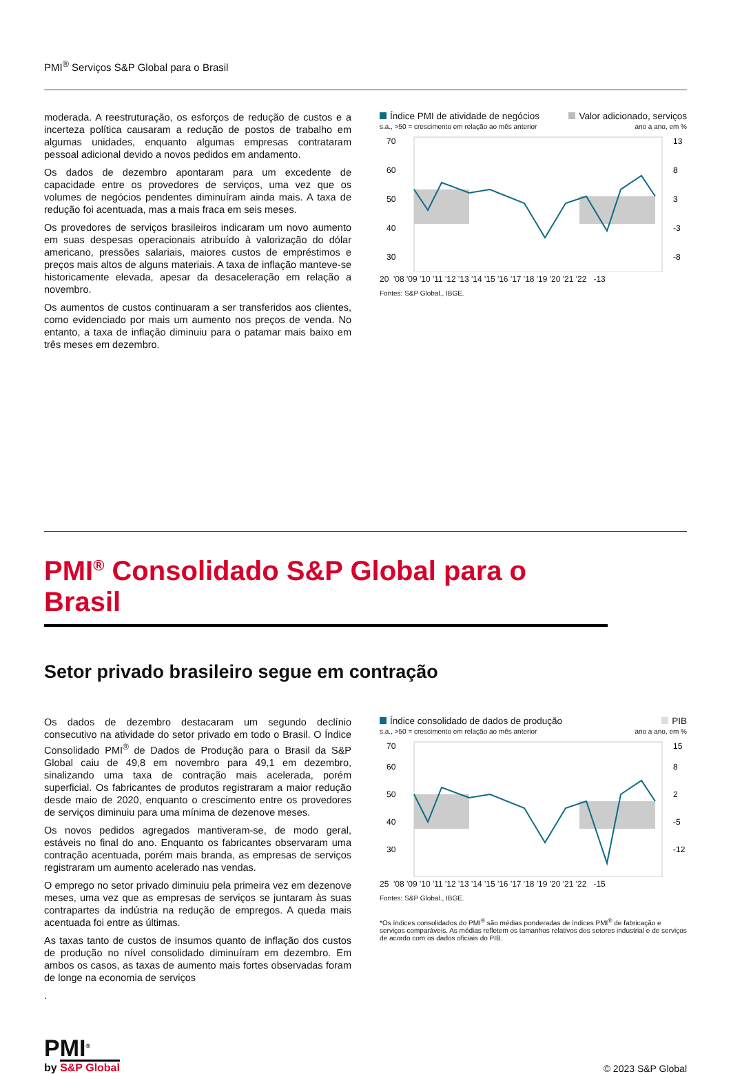PMI<sup>®</sup> Serviços S&P Global para o Brasil
moderada. A reestruturação, os esforços de redução de custos e a incerteza política causaram a redução de postos de trabalho em algumas unidades, enquanto algumas empresas contrataram pessoal adicional devido a novos pedidos em andamento.
Os dados de dezembro apontaram para um excedente de capacidade entre os provedores de serviços, uma vez que os volumes de negócios pendentes diminuíram ainda mais. A taxa de redução foi acentuada, mas a mais fraca em seis meses.
Os provedores de serviços brasileiros indicaram um novo aumento em suas despesas operacionais atribuído à valorização do dólar americano, pressões salariais, maiores custos de empréstimos e preços mais altos de alguns materiais. A taxa de inflação manteve-se historicamente elevada, apesar da desaceleração em relação a novembro.
Os aumentos de custos continuaram a ser transferidos aos clientes, como evidenciado por mais um aumento nos preços de venda. No entanto, a taxa de inflação diminuiu para o patamar mais baixo em três meses em dezembro.
Índice PMI de atividade de negócios Valor adicionado, serviços
s.a., >50 = crescimento em relação ao mês anterior ano a ano, em %
70
60
50
40
30
13
8
3
-3
-8
20 '08 '09 '10 '11 '12 '13 '14 '15 '16 '17 '18 '19 '20 '21 '22 -13
Fontes: S&P Global., IBGE.
PMI<sup>®</sup> Consolidado S&P Global para o Brasil
Setor privado brasileiro segue em contração
Os dados de dezembro destacaram um segundo declínio consecutivo na atividade do setor privado em todo o Brasil. O Índice Consolidado PMI<sup>®</sup> de Dados de Produção para o Brasil da S&P Global caiu de 49,8 em novembro para 49,1 em dezembro, sinalizando uma taxa de contração mais acelerada, porém superficial. Os fabricantes de produtos registraram a maior redução desde maio de 2020, enquanto o crescimento entre os provedores de serviços diminuiu para uma mínima de dezenove meses.
Os novos pedidos agregados mantiveram-se, de modo geral, estáveis no final do ano. Enquanto os fabricantes observaram uma contração acentuada, porém mais branda, as empresas de serviços registraram um aumento acelerado nas vendas.
O emprego no setor privado diminuiu pela primeira vez em dezenove meses, uma vez que as empresas de serviços se juntaram às suas contrapartes da indústria na redução de empregos. A queda mais acentuada foi entre as últimas.
As taxas tanto de custos de insumos quanto de inflação dos custos de produção no nível consolidado diminuíram em dezembro. Em ambos os casos, as taxas de aumento mais fortes observadas foram de longe na economia de serviços
.
Índice consolidado de dados de produção PIB
s.a., >50 = crescimento em relação ao mês anterior ano a ano, em %
70
60
50
40
30
15
8
2
-5
-12
25 '08 '09 '10 '11 '12 '13 '14 '15 '16 '17 '18 '19 '20 '21 '22 -15
Fontes: S&P Global., IBGE.
*Os índices consolidados do PMI<sup>®</sup> são médias ponderadas de índices PMI<sup>®</sup> de fabricação e serviços comparáveis. As médias refletem os tamanhos relativos dos setores industrial e de serviços de acordo com os dados oficiais do PIB.
PMI<sup>®</sup>
by S&P Global
© 2023 S&P Global